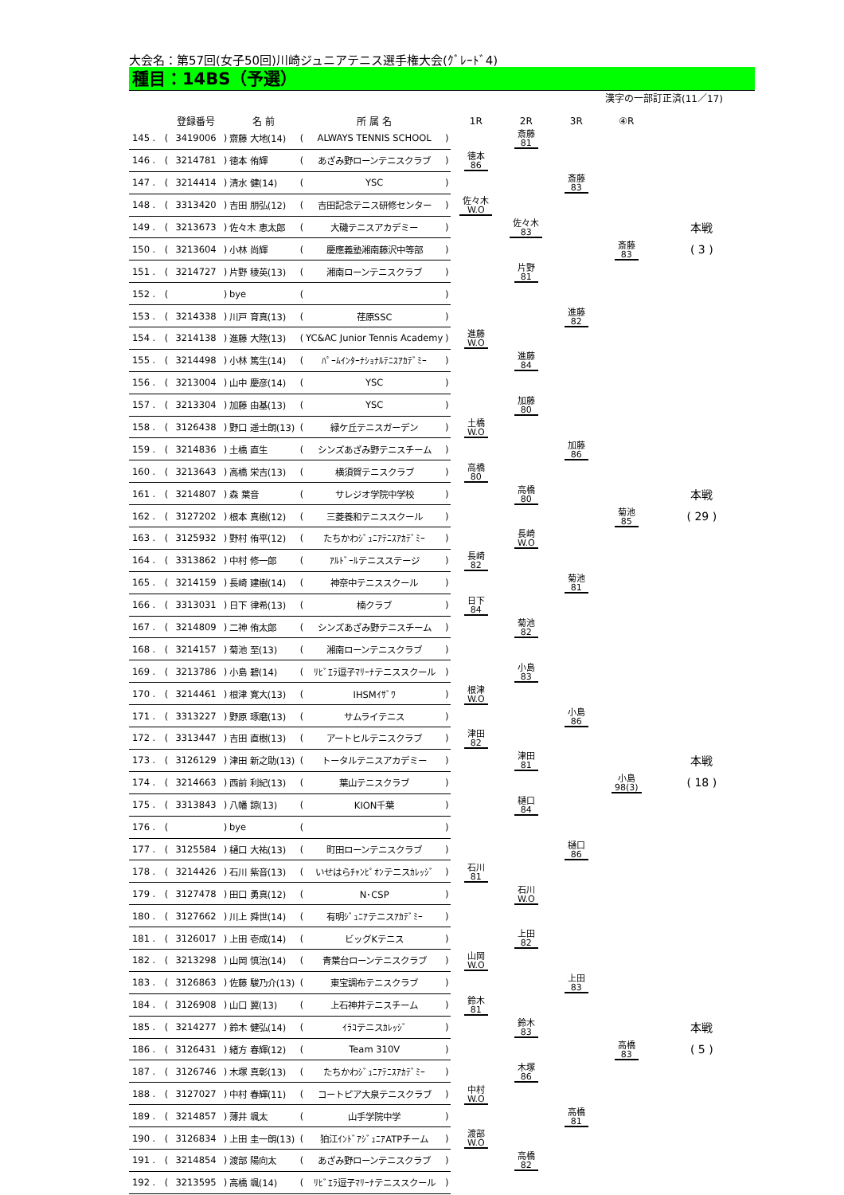大会名：第57回(女子50回)川崎ジュニアテニス選手権大会(ｸﾞﾚｰﾄﾞ4)
種目：14BS（予選）
漢字の一部訂正済(11／17)
| | | 登録番号 | | 名 前 | | 所 属 名 | | 1R | 2R | 3R | ④R | |
| --- | --- | --- | --- | --- | --- | --- | --- | --- | --- | --- | --- | --- |
| 145 . | ( | 3419006 | ) | 齋藤 大地(14) | ( | ALWAYS TENNIS SCHOOL | ) | | 斎藤 81 | | | |
| 146 . | ( | 3214781 | ) | 徳本 侑輝 | ( | あざみ野ローンテニスクラブ | ) | 徳本 86 | | | | |
| 147 . | ( | 3214414 | ) | 清水 健(14) | ( | YSC | ) | | | 斎藤 83 | | |
| 148 . | ( | 3313420 | ) | 吉田 朋弘(12) | ( | 吉田記念テニス研修センター | ) | 佐々木 W.O | | | | |
| 149 . | ( | 3213673 | ) | 佐々木 恵太郎 | ( | 大磯テニスアカデミー | ) | | 佐々木 83 | | | 本戦 |
| 150 . | ( | 3213604 | ) | 小林 尚輝 | ( | 慶應義塾湘南藤沢中等部 | ) | | | | 斎藤 83 | ( 3 ) |
| 151 . | ( | 3214727 | ) | 片野 稜英(13) | ( | 湘南ローンテニスクラブ | ) | | 片野 81 | | | |
| 152 . | ( | | ) | bye | ( | | ) | | | | | |
| 153 . | ( | 3214338 | ) | 川戸 育真(13) | ( | 荏原SSC | ) | | | 進藤 82 | | |
| 154 . | ( | 3214138 | ) | 進藤 大陸(13) | ( | YC&AC Junior Tennis Academy | ) | 進藤 W.O | | | | |
| 155 . | ( | 3214498 | ) | 小林 篤生(14) | ( | ﾊﾟｰﾑｲﾝﾀｰﾅｼｮﾅﾙﾃﾆｽｱｶﾃﾞﾐｰ | ) | | 進藤 84 | | | |
| 156 . | ( | 3213004 | ) | 山中 慶彦(14) | ( | YSC | ) | | | | | |
| 157 . | ( | 3213304 | ) | 加藤 由基(13) | ( | YSC | ) | | 加藤 80 | | | |
| 158 . | ( | 3126438 | ) | 野口 遥士朗(13) | ( | 緑ケ丘テニスガーデン | ) | 土橋 W.O | | | | |
| 159 . | ( | 3214836 | ) | 土橋 直生 | ( | シンズあざみ野テニスチーム | ) | | | 加藤 86 | | |
| 160 . | ( | 3213643 | ) | 高橋 栄吉(13) | ( | 横須賀テニスクラブ | ) | 高橋 80 | | | | |
| 161 . | ( | 3214807 | ) | 森 葉音 | ( | サレジオ学院中学校 | ) | | 高橋 80 | | | 本戦 |
| 162 . | ( | 3127202 | ) | 根本 真樹(12) | ( | 三菱養和テニススクール | ) | | | | 菊池 85 | ( 29 ) |
| 163 . | ( | 3125932 | ) | 野村 侑平(12) | ( | たちかわｼﾞｭﾆｱﾃﾆｽｱｶﾃﾞﾐｰ | ) | | 長崎 W.O | | | |
| 164 . | ( | 3313862 | ) | 中村 修一郎 | ( | ｱﾙﾄﾞｰﾙテニスステージ | ) | 長崎 82 | | | | |
| 165 . | ( | 3214159 | ) | 長崎 建樹(14) | ( | 神奈中テニススクール | ) | | | 菊池 81 | | |
| 166 . | ( | 3313031 | ) | 日下 律希(13) | ( | 楠クラブ | ) | 日下 84 | | | | |
| 167 . | ( | 3214809 | ) | 二神 侑太郎 | ( | シンズあざみ野テニスチーム | ) | | 菊池 82 | | | |
| 168 . | ( | 3214157 | ) | 菊池 至(13) | ( | 湘南ローンテニスクラブ | ) | | | | | |
| 169 . | ( | 3213786 | ) | 小島 碧(14) | ( | ﾘﾋﾞｴﾗ逗子ﾏﾘｰﾅテニススクール | ) | | 小島 83 | | | |
| 170 . | ( | 3214461 | ) | 根津 寛大(13) | ( | IHSMｲｻﾞﾜ | ) | 根津 W.O | | | | |
| 171 . | ( | 3313227 | ) | 野原 琢磨(13) | ( | サムライテニス | ) | | | 小島 86 | | |
| 172 . | ( | 3313447 | ) | 吉田 直樹(13) | ( | アートヒルテニスクラブ | ) | 津田 82 | | | | |
| 173 . | ( | 3126129 | ) | 津田 新之助(13) | ( | トータルテニスアカデミー | ) | | 津田 81 | | | 本戦 |
| 174 . | ( | 3214663 | ) | 西前 利紀(13) | ( | 葉山テニスクラブ | ) | | | | 小島 98(3) | ( 18 ) |
| 175 . | ( | 3313843 | ) | 八幡 諒(13) | ( | KION千葉 | ) | | 樋口 84 | | | |
| 176 . | ( | | ) | bye | ( | | ) | | | | | |
| 177 . | ( | 3125584 | ) | 樋口 大祐(13) | ( | 町田ローンテニスクラブ | ) | | | 樋口 86 | | |
| 178 . | ( | 3214426 | ) | 石川 紫音(13) | ( | いせはらﾁｬﾝﾋﾟｵﾝテニスｶﾚｯｼﾞ | ) | 石川 81 | | | | |
| 179 . | ( | 3127478 | ) | 田口 勇真(12) | ( | N･CSP | ) | | 石川 W.O | | | |
| 180 . | ( | 3127662 | ) | 川上 舜世(14) | ( | 有明ｼﾞｭﾆｱテニスｱｶﾃﾞﾐｰ | ) | | | | | |
| 181 . | ( | 3126017 | ) | 上田 壱成(14) | ( | ビッグKテニス | ) | | 上田 82 | | | |
| 182 . | ( | 3213298 | ) | 山岡 慎治(14) | ( | 青葉台ローンテニスクラブ | ) | 山岡 W.O | | | | |
| 183 . | ( | 3126863 | ) | 佐藤 駿乃介(13) | ( | 東宝調布テニスクラブ | ) | | | 上田 83 | | |
| 184 . | ( | 3126908 | ) | 山口 翼(13) | ( | 上石神井テニスチーム | ) | 鈴木 81 | | | | |
| 185 . | ( | 3214277 | ) | 鈴木 健弘(14) | ( | ｲﾗｺテニスｶﾚｯｼﾞ | ) | | 鈴木 83 | | | 本戦 |
| 186 . | ( | 3126431 | ) | 緒方 春輝(12) | ( | Team 310V | ) | | | | 高橋 83 | ( 5 ) |
| 187 . | ( | 3126746 | ) | 木塚 真彰(13) | ( | たちかわｼﾞｭﾆｱﾃﾆｽｱｶﾃﾞﾐｰ | ) | | 木塚 86 | | | |
| 188 . | ( | 3127027 | ) | 中村 春輝(11) | ( | コートピア大泉テニスクラブ | ) | 中村 W.O | | | | |
| 189 . | ( | 3214857 | ) | 薄井 颯太 | ( | 山手学院中学 | ) | | | 高橋 81 | | |
| 190 . | ( | 3126834 | ) | 上田 圭一朗(13) | ( | 狛江ｲﾝﾄﾞｱｼﾞｭﾆｱATPチーム | ) | 渡部 W.O | | | | |
| 191 . | ( | 3214854 | ) | 渡部 陽向太 | ( | あざみ野ローンテニスクラブ | ) | | 高橋 82 | | | |
| 192 . | ( | 3213595 | ) | 高橋 颯(14) | ( | ﾘﾋﾞｴﾗ逗子ﾏﾘｰﾅテニススクール | ) | | | | | |